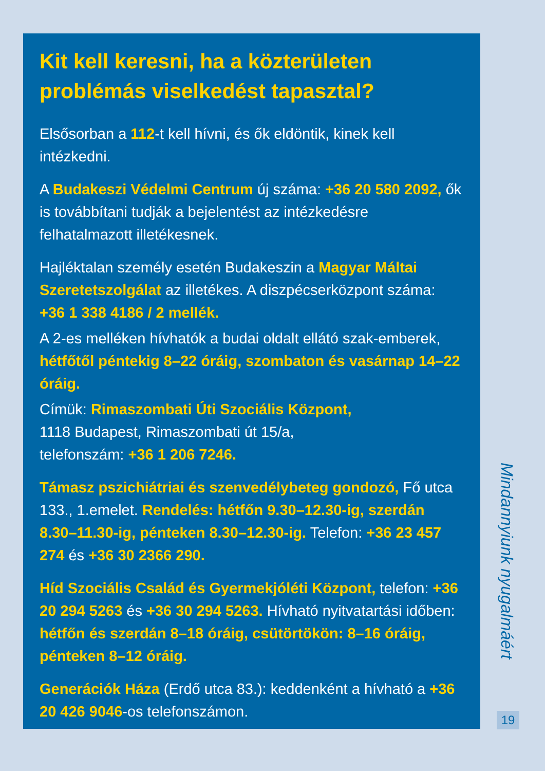Kit kell keresni, ha a közterületen problémás viselkedést tapasztal?
Elsősorban a 112-t kell hívni, és ők eldöntik, kinek kell intézkedni.
A Budakeszi Védelmi Centrum új száma: +36 20 580 2092, ők is továbbítani tudják a bejelentést az intézkedésre felhatalmazott illetékesnek.
Hajléktalan személy esetén Budakeszin a Magyar Máltai Szeretetszolgálat az illetékes. A diszpécserközpont száma: +36 1 338 4186 / 2 mellék.
A 2-es melléken hívhatók a budai oldalt ellátó szak-emberek, hétfőtől péntekig 8–22 óráig, szombaton és vasárnap 14–22 óráig.
Címük: Rimaszombati Úti Szociális Központ,
1118 Budapest, Rimaszombati út 15/a,
telefonszám: +36 1 206 7246.
Támasz pszichiátriai és szenvedélybeteg gondozó, Fő utca 133., 1.emelet. Rendelés: hétfőn 9.30–12.30-ig, szerdán 8.30–11.30-ig, pénteken 8.30–12.30-ig. Telefon: +36 23 457 274 és +36 30 2366 290.
Híd Szociális Család és Gyermekjóléti Központ, telefon: +36 20 294 5263 és +36 30 294 5263. Hívható nyitvatartási időben: hétfőn és szerdán 8–18 óráig, csütörtökön: 8–16 óráig, pénteken 8–12 óráig.
Generációk Háza (Erdő utca 83.): keddenként a hívható a +36 20 426 9046-os telefonszámon.
Mindannyiunk nyugalmáért
19